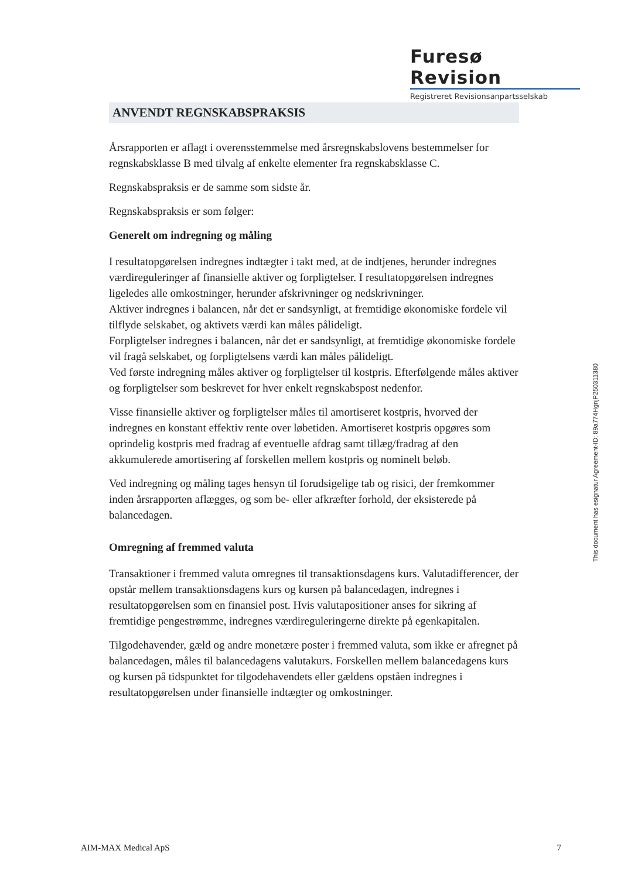Furesø Revision
Registreret Revisionsanpartsselskab
ANVENDT REGNSKABSPRAKSIS
Årsrapporten er aflagt i overensstemmelse med årsregnskabslovens bestemmelser for regnskabsklasse B med tilvalg af enkelte elementer fra regnskabsklasse C.
Regnskabspraksis er de samme som sidste år.
Regnskabspraksis er som følger:
Generelt om indregning og måling
I resultatopgørelsen indregnes indtægter i takt med, at de indtjenes, herunder indregnes værdireguleringer af finansielle aktiver og forpligtelser. I resultatopgørelsen indregnes ligeledes alle omkostninger, herunder afskrivninger og nedskrivninger.
Aktiver indregnes i balancen, når det er sandsynligt, at fremtidige økonomiske fordele vil tilflyde selskabet, og aktivets værdi kan måles pålideligt.
Forpligtelser indregnes i balancen, når det er sandsynligt, at fremtidige økonomiske fordele vil fragå selskabet, og forpligtelsens værdi kan måles pålideligt.
Ved første indregning måles aktiver og forpligtelser til kostpris. Efterfølgende måles aktiver og forpligtelser som beskrevet for hver enkelt regnskabspost nedenfor.
Visse finansielle aktiver og forpligtelser måles til amortiseret kostpris, hvorved der indregnes en konstant effektiv rente over løbetiden. Amortiseret kostpris opgøres som oprindelig kostpris med fradrag af eventuelle afdrag samt tillæg/fradrag af den akkumulerede amortisering af forskellen mellem kostpris og nominelt beløb.
Ved indregning og måling tages hensyn til forudsigelige tab og risici, der fremkommer inden årsrapporten aflægges, og som be- eller afkræfter forhold, der eksisterede på balancedagen.
Omregning af fremmed valuta
Transaktioner i fremmed valuta omregnes til transaktionsdagens kurs. Valutadifferencer, der opstår mellem transaktionsdagens kurs og kursen på balancedagen, indregnes i resultatopgørelsen som en finansiel post. Hvis valutapositioner anses for sikring af fremtidige pengestrømme, indregnes værdireguleringerne direkte på egenkapitalen.
Tilgodehavender, gæld og andre monetære poster i fremmed valuta, som ikke er afregnet på balancedagen, måles til balancedagens valutakurs. Forskellen mellem balancedagens kurs og kursen på tidspunktet for tilgodehavendets eller gældens opståen indregnes i resultatopgørelsen under finansielle indtægter og omkostninger.
This document has esignatur Agreement-ID: 89a774HgnjP250311380
AIM-MAX Medical ApS 7